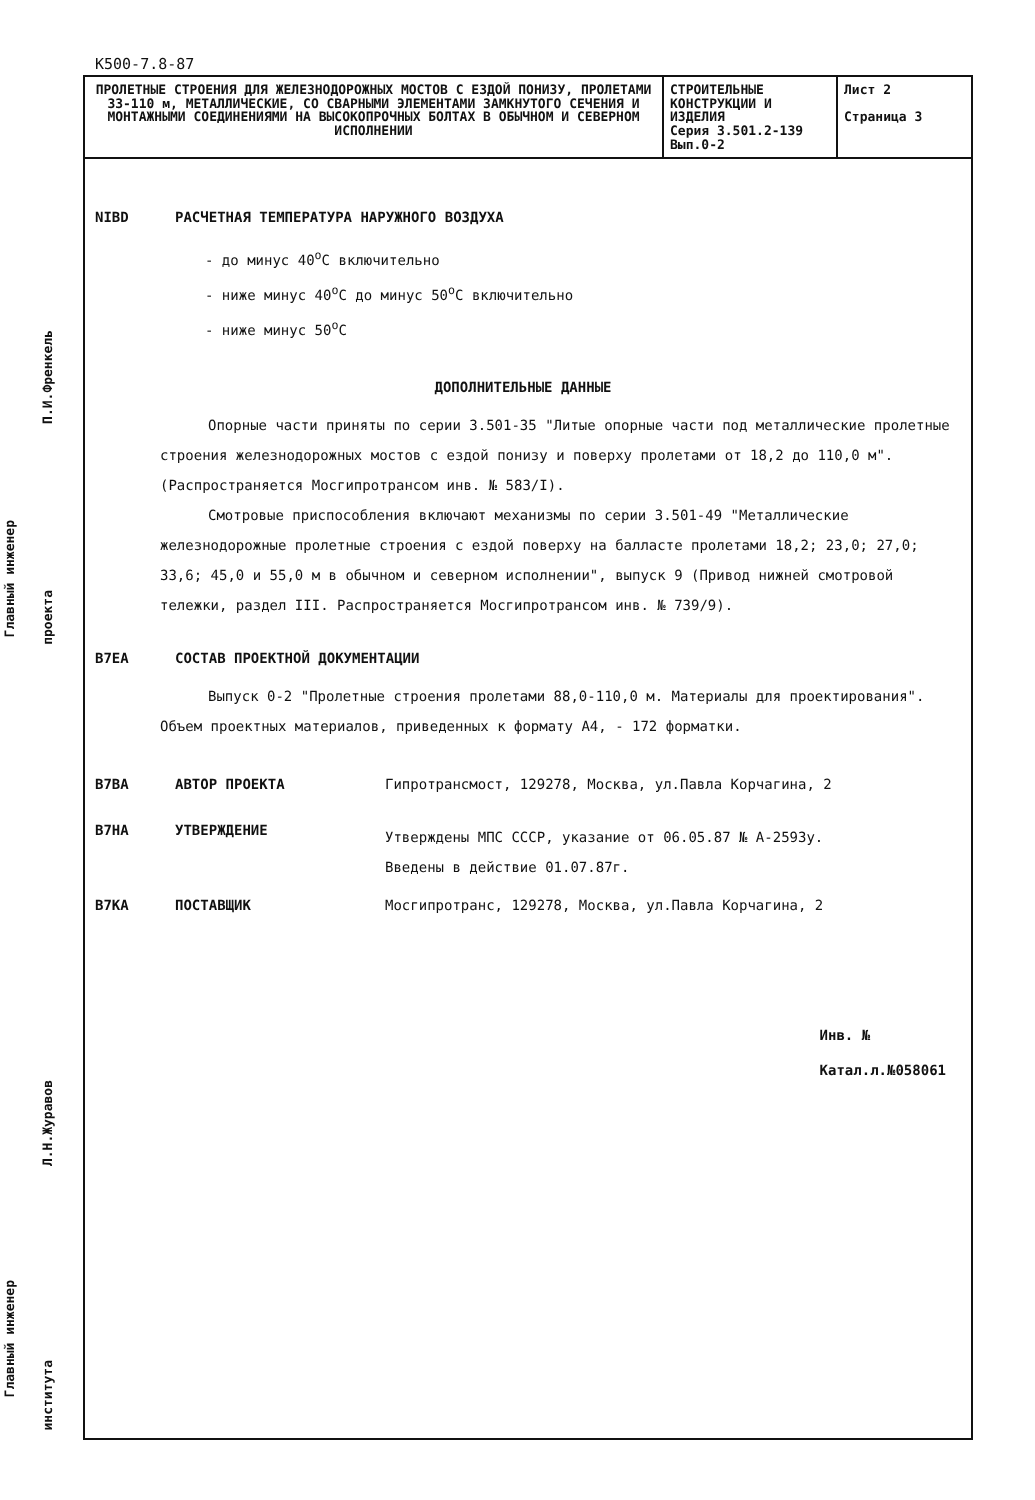Главный инженер
П.И.Френкель
проекта
Л.Н.Журавов
института
Главный инженер
К500-7.8-87
| ПРОЛЕТНЫЕ СТРОЕНИЯ ДЛЯ ЖЕЛЕЗНОДОРОЖНЫХ МОСТОВ С ЕЗДОЙ ПОНИЗУ, ПРОЛЕТАМИ 33-110 м, МЕТАЛЛИЧЕСКИЕ, СО СВАРНЫМИ ЭЛЕМЕНТАМИ ЗАМКНУТОГО СЕЧЕНИЯ И МОНТАЖНЫМИ СОЕДИНЕНИЯМИ НА ВЫСОКОПРОЧНЫХ БОЛТАХ В ОБЫЧНОМ И СЕВЕРНОМ ИСПОЛНЕНИИ | СТРОИТЕЛЬНЫЕ КОНСТРУКЦИИ И ИЗДЕЛИЯ Серия 3.501.2-139 Вып.0-2 | Лист 2 Страница 3 |
NIBD РАСЧЕТНАЯ ТЕМПЕРАТУРА НАРУЖНОГО ВОЗДУХА
- до минус 40<sup>о</sup>С включительно
- ниже минус 40<sup>о</sup>С до минус 50<sup>о</sup>С включительно
- ниже минус 50<sup>о</sup>С
ДОПОЛНИТЕЛЬНЫЕ ДАННЫЕ
Опорные части приняты по серии 3.501-35 "Литые опорные части под металлические пролетные строения железнодорожных мостов с ездой понизу и поверху пролетами от 18,2 до 110,0 м". (Распространяется Мосгипротрансом инв. № 583/I).
Смотровые приспособления включают механизмы по серии 3.501-49 "Металлические железнодорожные пролетные строения с ездой поверху на балласте пролетами 18,2; 23,0; 27,0; 33,6; 45,0 и 55,0 м в обычном и северном исполнении", выпуск 9 (Привод нижней смотровой тележки, раздел III. Распространяется Мосгипротрансом инв. № 739/9).
B7EA СОСТАВ ПРОЕКТНОЙ ДОКУМЕНТАЦИИ
Выпуск 0-2 "Пролетные строения пролетами 88,0-110,0 м. Материалы для проектирования". Объем проектных материалов, приведенных к формату А4, - 172 форматки.
B7BA АВТОР ПРОЕКТА Гипротрансмост, 129278, Москва, ул.Павла Корчагина, 2
B7HA УТВЕРЖДЕНИЕ Утверждены МПС СССР, указание от 06.05.87 № А-2593у.
Введены в действие 01.07.87г.
B7KA ПОСТАВЩИК Мосгипротранс, 129278, Москва, ул.Павла Корчагина, 2
Инв. №
Катал.л.№058061